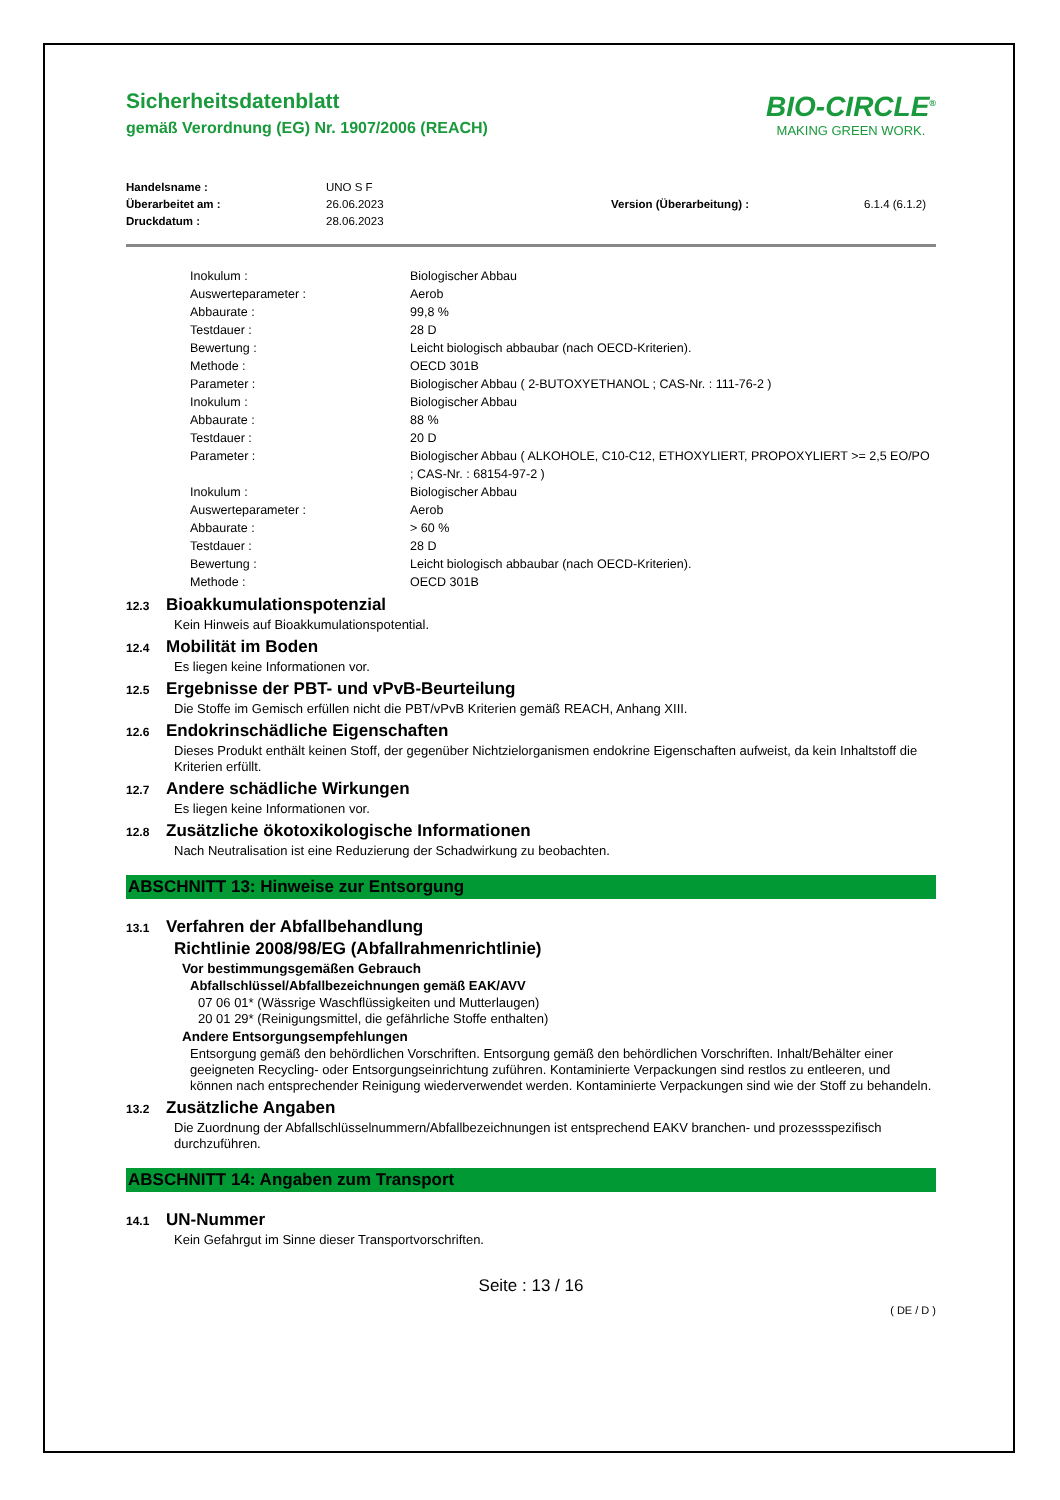Sicherheitsdatenblatt
gemäß Verordnung (EG) Nr. 1907/2006 (REACH)
BIO-CIRCLE<sup>®</sup>
MAKING GREEN WORK.
| Handelsname : | UNO S F | | |
| Überarbeitet am : | 26.06.2023 | Version (Überarbeitung) : | 6.1.4 (6.1.2) |
| Druckdatum : | 28.06.2023 | | |
| | Inokulum : | Biologischer Abbau |
| | Auswerteparameter : | Aerob |
| | Abbaurate : | 99,8 % |
| | Testdauer : | 28 D |
| | Bewertung : | Leicht biologisch abbaubar (nach OECD-Kriterien). |
| | Methode : | OECD 301B |
| | Parameter : | Biologischer Abbau ( 2-BUTOXYETHANOL ; CAS-Nr. : 111-76-2 ) |
| | Inokulum : | Biologischer Abbau |
| | Abbaurate : | 88 % |
| | Testdauer : | 20 D |
| | Parameter : | Biologischer Abbau ( ALKOHOLE, C10-C12, ETHOXYLIERT, PROPOXYLIERT >= 2,5 EO/PO ; CAS-Nr. : 68154-97-2 ) |
| | Inokulum : | Biologischer Abbau |
| | Auswerteparameter : | Aerob |
| | Abbaurate : | > 60 % |
| | Testdauer : | 28 D |
| | Bewertung : | Leicht biologisch abbaubar (nach OECD-Kriterien). |
| | Methode : | OECD 301B |
12.3 Bioakkumulationspotenzial
Kein Hinweis auf Bioakkumulationspotential.
12.4 Mobilität im Boden
Es liegen keine Informationen vor.
12.5 Ergebnisse der PBT- und vPvB-Beurteilung
Die Stoffe im Gemisch erfüllen nicht die PBT/vPvB Kriterien gemäß REACH, Anhang XIII.
12.6 Endokrinschädliche Eigenschaften
Dieses Produkt enthält keinen Stoff, der gegenüber Nichtzielorganismen endokrine Eigenschaften aufweist, da kein Inhaltstoff die Kriterien erfüllt.
12.7 Andere schädliche Wirkungen
Es liegen keine Informationen vor.
12.8 Zusätzliche ökotoxikologische Informationen
Nach Neutralisation ist eine Reduzierung der Schadwirkung zu beobachten.
ABSCHNITT 13: Hinweise zur Entsorgung
13.1 Verfahren der Abfallbehandlung
Richtlinie 2008/98/EG (Abfallrahmenrichtlinie)
Vor bestimmungsgemäßen Gebrauch
Abfallschlüssel/Abfallbezeichnungen gemäß EAK/AVV
07 06 01* (Wässrige Waschflüssigkeiten und Mutterlaugen)
20 01 29* (Reinigungsmittel, die gefährliche Stoffe enthalten)
Andere Entsorgungsempfehlungen
Entsorgung gemäß den behördlichen Vorschriften. Entsorgung gemäß den behördlichen Vorschriften. Inhalt/Behälter einer geeigneten Recycling- oder Entsorgungseinrichtung zuführen. Kontaminierte Verpackungen sind restlos zu entleeren, und können nach entsprechender Reinigung wiederverwendet werden. Kontaminierte Verpackungen sind wie der Stoff zu behandeln.
13.2 Zusätzliche Angaben
Die Zuordnung der Abfallschlüsselnummern/Abfallbezeichnungen ist entsprechend EAKV branchen- und prozessspezifisch durchzuführen.
ABSCHNITT 14: Angaben zum Transport
14.1 UN-Nummer
Kein Gefahrgut im Sinne dieser Transportvorschriften.
Seite : 13 / 16
( DE / D )